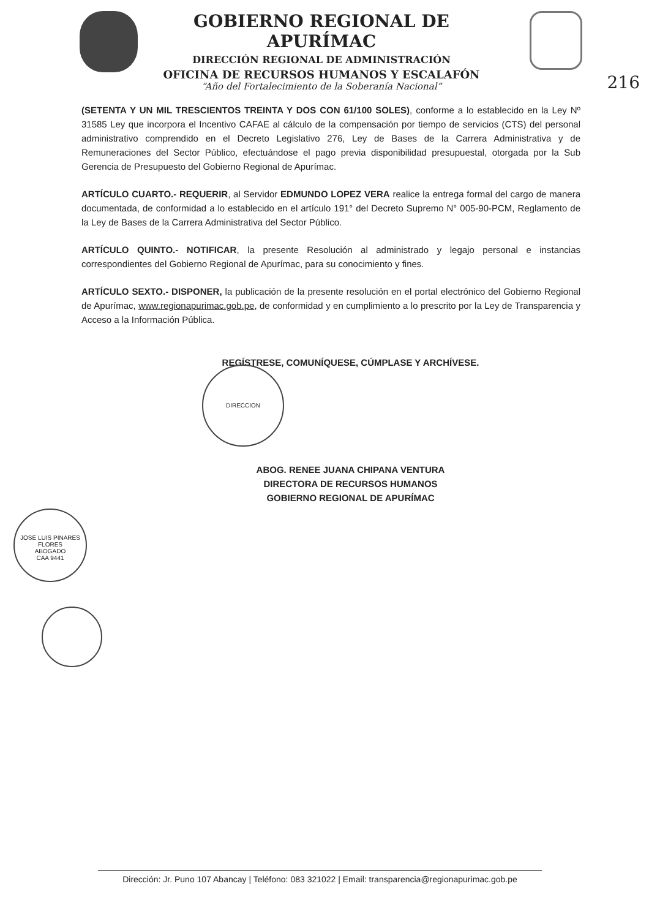GOBIERNO REGIONAL DE APURÍMAC
DIRECCIÓN REGIONAL DE ADMINISTRACIÓN
OFICINA DE RECURSOS HUMANOS Y ESCALAFÓN
“Año del Fortalecimiento de la Soberanía Nacional”
216
(SETENTA Y UN MIL TRESCIENTOS TREINTA Y DOS CON 61/100 SOLES), conforme a lo establecido en la Ley Nº 31585 Ley que incorpora el Incentivo CAFAE al cálculo de la compensación por tiempo de servicios (CTS) del personal administrativo comprendido en el Decreto Legislativo 276, Ley de Bases de la Carrera Administrativa y de Remuneraciones del Sector Público, efectuándose el pago previa disponibilidad presupuestal, otorgada por la Sub Gerencia de Presupuesto del Gobierno Regional de Apurímac.
ARTÍCULO CUARTO.- REQUERIR, al Servidor EDMUNDO LOPEZ VERA realice la entrega formal del cargo de manera documentada, de conformidad a lo establecido en el artículo 191° del Decreto Supremo N° 005-90-PCM, Reglamento de la Ley de Bases de la Carrera Administrativa del Sector Público.
ARTÍCULO QUINTO.- NOTIFICAR, la presente Resolución al administrado y legajo personal e instancias correspondientes del Gobierno Regional de Apurímac, para su conocimiento y fines.
ARTÍCULO SEXTO.- DISPONER, la publicación de la presente resolución en el portal electrónico del Gobierno Regional de Apurímac, www.regionapurimac.gob.pe, de conformidad y en cumplimiento a lo prescrito por la Ley de Transparencia y Acceso a la Información Pública.
REGÍSTRESE, COMUNÍQUESE, CÚMPLASE Y ARCHÍVESE.
DIRECCION
ABOG. RENEE JUANA CHIPANA VENTURA
DIRECTORA DE RECURSOS HUMANOS
GOBIERNO REGIONAL DE APURÍMAC
JOSE LUIS PINARES
FLORES
ABOGADO
CAA 9441
Dirección: Jr. Puno 107 Abancay | Teléfono: 083 321022 | Email: transparencia@regionapurimac.gob.pe